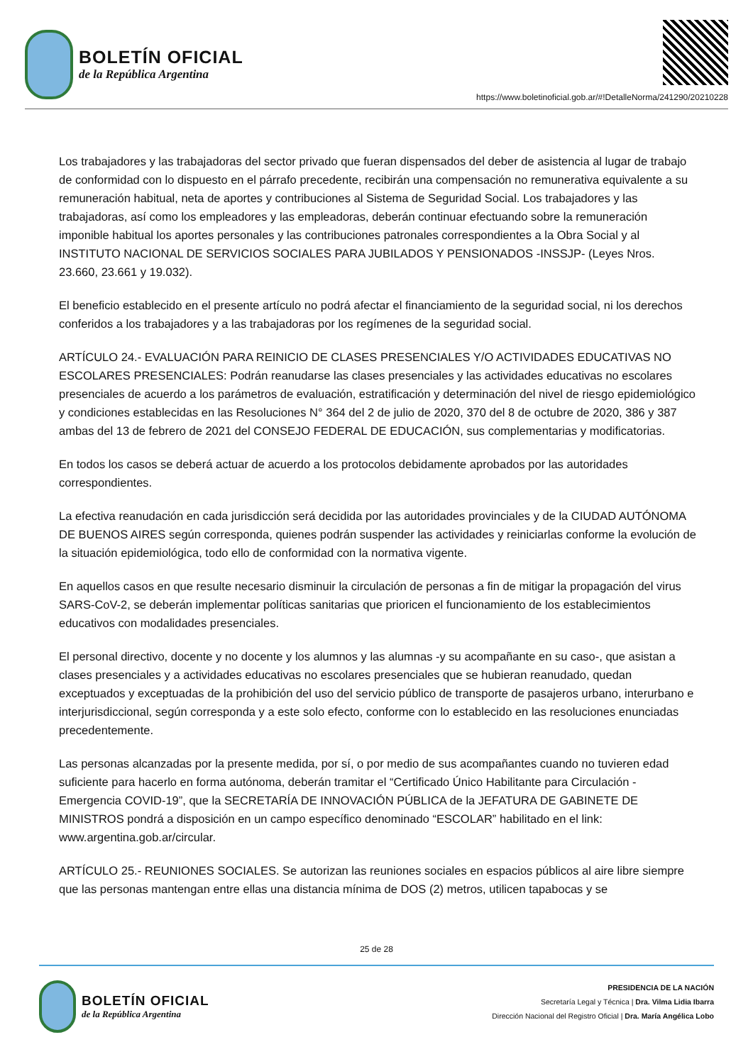BOLETÍN OFICIAL
de la República Argentina
https://www.boletinoficial.gob.ar/#!DetalleNorma/241290/20210228
Los trabajadores y las trabajadoras del sector privado que fueran dispensados del deber de asistencia al lugar de trabajo de conformidad con lo dispuesto en el párrafo precedente, recibirán una compensación no remunerativa equivalente a su remuneración habitual, neta de aportes y contribuciones al Sistema de Seguridad Social. Los trabajadores y las trabajadoras, así como los empleadores y las empleadoras, deberán continuar efectuando sobre la remuneración imponible habitual los aportes personales y las contribuciones patronales correspondientes a la Obra Social y al INSTITUTO NACIONAL DE SERVICIOS SOCIALES PARA JUBILADOS Y PENSIONADOS -INSSJP- (Leyes Nros. 23.660, 23.661 y 19.032).
El beneficio establecido en el presente artículo no podrá afectar el financiamiento de la seguridad social, ni los derechos conferidos a los trabajadores y a las trabajadoras por los regímenes de la seguridad social.
ARTÍCULO 24.- EVALUACIÓN PARA REINICIO DE CLASES PRESENCIALES Y/O ACTIVIDADES EDUCATIVAS NO ESCOLARES PRESENCIALES: Podrán reanudarse las clases presenciales y las actividades educativas no escolares presenciales de acuerdo a los parámetros de evaluación, estratificación y determinación del nivel de riesgo epidemiológico y condiciones establecidas en las Resoluciones N° 364 del 2 de julio de 2020, 370 del 8 de octubre de 2020, 386 y 387 ambas del 13 de febrero de 2021 del CONSEJO FEDERAL DE EDUCACIÓN, sus complementarias y modificatorias.
En todos los casos se deberá actuar de acuerdo a los protocolos debidamente aprobados por las autoridades correspondientes.
La efectiva reanudación en cada jurisdicción será decidida por las autoridades provinciales y de la CIUDAD AUTÓNOMA DE BUENOS AIRES según corresponda, quienes podrán suspender las actividades y reiniciarlas conforme la evolución de la situación epidemiológica, todo ello de conformidad con la normativa vigente.
En aquellos casos en que resulte necesario disminuir la circulación de personas a fin de mitigar la propagación del virus SARS-CoV-2, se deberán implementar políticas sanitarias que prioricen el funcionamiento de los establecimientos educativos con modalidades presenciales.
El personal directivo, docente y no docente y los alumnos y las alumnas -y su acompañante en su caso-, que asistan a clases presenciales y a actividades educativas no escolares presenciales que se hubieran reanudado, quedan exceptuados y exceptuadas de la prohibición del uso del servicio público de transporte de pasajeros urbano, interurbano e interjurisdiccional, según corresponda y a este solo efecto, conforme con lo establecido en las resoluciones enunciadas precedentemente.
Las personas alcanzadas por la presente medida, por sí, o por medio de sus acompañantes cuando no tuvieren edad suficiente para hacerlo en forma autónoma, deberán tramitar el “Certificado Único Habilitante para Circulación - Emergencia COVID-19”, que la SECRETARÍA DE INNOVACIÓN PÚBLICA de la JEFATURA DE GABINETE DE MINISTROS pondrá a disposición en un campo específico denominado “ESCOLAR” habilitado en el link: www.argentina.gob.ar/circular.
ARTÍCULO 25.- REUNIONES SOCIALES. Se autorizan las reuniones sociales en espacios públicos al aire libre siempre que las personas mantengan entre ellas una distancia mínima de DOS (2) metros, utilicen tapabocas y se
25 de 28
BOLETÍN OFICIAL
de la República Argentina
PRESIDENCIA DE LA NACIÓN
Secretaría Legal y Técnica | Dra. Vilma Lidia Ibarra
Dirección Nacional del Registro Oficial | Dra. María Angélica Lobo